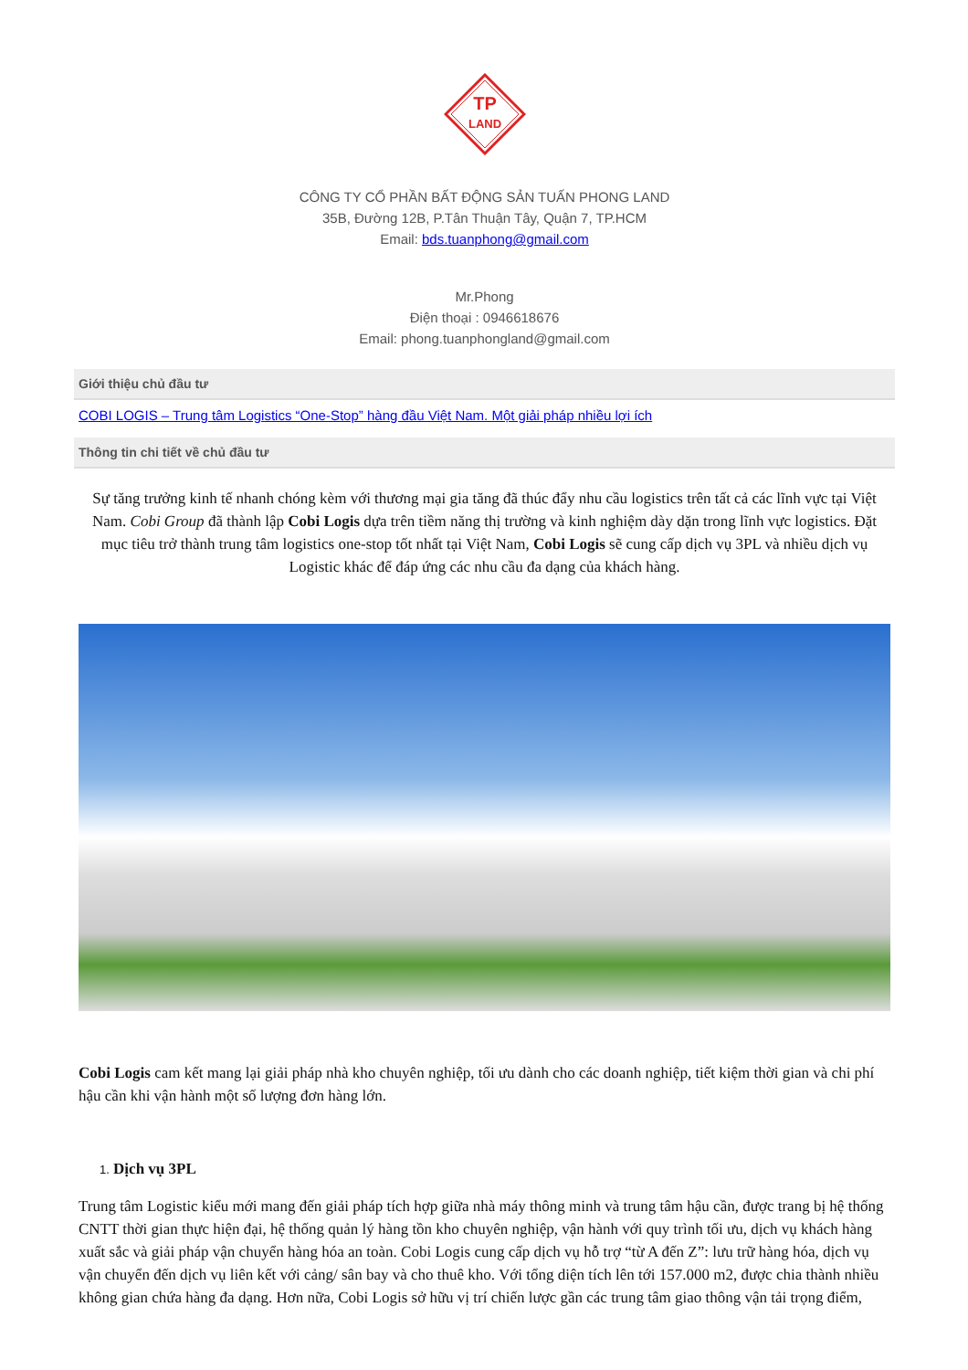TP
LAND
CÔNG TY CỔ PHẦN BẤT ĐỘNG SẢN TUẤN PHONG LAND
35B, Đường 12B, P.Tân Thuận Tây, Quận 7, TP.HCM
Email: bds.tuanphong@gmail.com
Mr.Phong
Điện thoại : 0946618676
Email: phong.tuanphongland@gmail.com
Giới thiệu chủ đầu tư
COBI LOGIS – Trung tâm Logistics “One-Stop” hàng đầu Việt Nam. Một giải pháp nhiều lợi ích
Thông tin chi tiết về chủ đầu tư
Sự tăng trưởng kinh tế nhanh chóng kèm với thương mại gia tăng đã thúc đẩy nhu cầu logistics trên tất cả các lĩnh vực tại Việt Nam. Cobi Group đã thành lập Cobi Logis dựa trên tiềm năng thị trường và kinh nghiệm dày dặn trong lĩnh vực logistics. Đặt mục tiêu trở thành trung tâm logistics one-stop tốt nhất tại Việt Nam, Cobi Logis sẽ cung cấp dịch vụ 3PL và nhiều dịch vụ Logistic khác để đáp ứng các nhu cầu đa dạng của khách hàng.
Cobi Logis cam kết mang lại giải pháp nhà kho chuyên nghiệp, tối ưu dành cho các doanh nghiệp, tiết kiệm thời gian và chi phí hậu cần khi vận hành một số lượng đơn hàng lớn.
1. Dịch vụ 3PL
Trung tâm Logistic kiểu mới mang đến giải pháp tích hợp giữa nhà máy thông minh và trung tâm hậu cần, được trang bị hệ thống CNTT thời gian thực hiện đại, hệ thống quản lý hàng tồn kho chuyên nghiệp, vận hành với quy trình tối ưu, dịch vụ khách hàng xuất sắc và giải pháp vận chuyển hàng hóa an toàn. Cobi Logis cung cấp dịch vụ hỗ trợ “từ A đến Z”: lưu trữ hàng hóa, dịch vụ vận chuyển đến dịch vụ liên kết với cảng/ sân bay và cho thuê kho. Với tổng diện tích lên tới 157.000 m2, được chia thành nhiều không gian chứa hàng đa dạng. Hơn nữa, Cobi Logis sở hữu vị trí chiến lược gần các trung tâm giao thông vận tải trọng điểm,